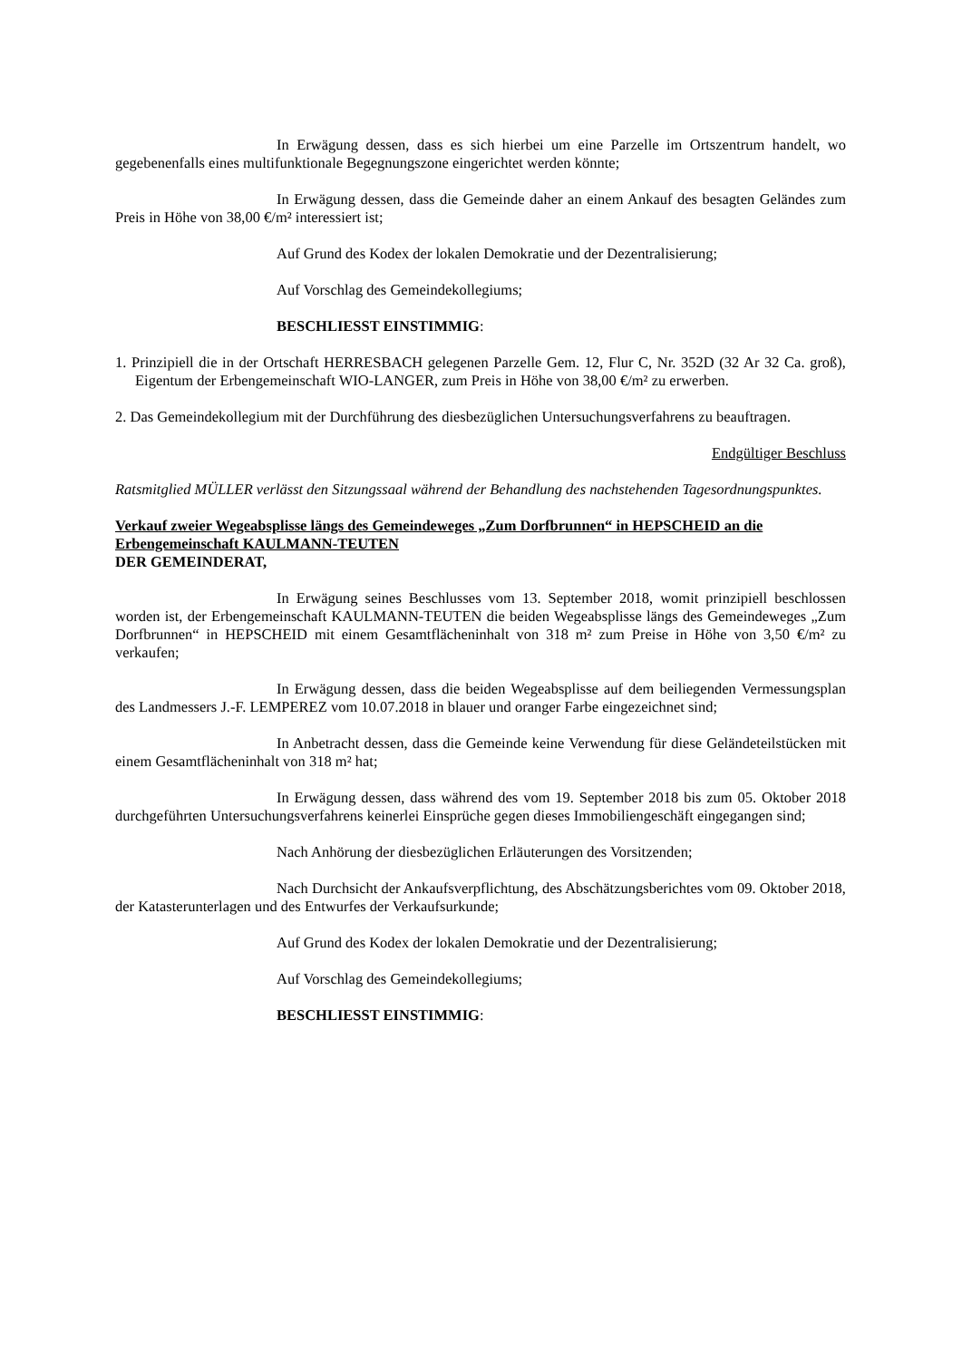In Erwägung dessen, dass es sich hierbei um eine Parzelle im Ortszentrum handelt, wo gegebenenfalls eines multifunktionale Begegnungszone eingerichtet werden könnte;
In Erwägung dessen, dass die Gemeinde daher an einem Ankauf des besagten Geländes zum Preis in Höhe von 38,00 €/m² interessiert ist;
Auf Grund des Kodex der lokalen Demokratie und der Dezentralisierung;
Auf Vorschlag des Gemeindekollegiums;
BESCHLIESST EINSTIMMIG:
1. Prinzipiell die in der Ortschaft HERRESBACH gelegenen Parzelle Gem. 12, Flur C, Nr. 352D (32 Ar 32 Ca. groß), Eigentum der Erbengemeinschaft WIO-LANGER, zum Preis in Höhe von 38,00 €/m² zu erwerben.
2. Das Gemeindekollegium mit der Durchführung des diesbezüglichen Untersuchungsverfahrens zu beauftragen.
Endgültiger Beschluss
Ratsmitglied MÜLLER verlässt den Sitzungssaal während der Behandlung des nachstehenden Tagesordnungspunktes.
Verkauf zweier Wegeabsplisse längs des Gemeindeweges „Zum Dorfbrunnen“ in HEPSCHEID an die Erbengemeinschaft KAULMANN-TEUTEN
DER GEMEINDERAT,
In Erwägung seines Beschlusses vom 13. September 2018, womit prinzipiell beschlossen worden ist, der Erbengemeinschaft KAULMANN-TEUTEN die beiden Wegeabsplisse längs des Gemeindeweges „Zum Dorfbrunnen“ in HEPSCHEID mit einem Gesamtflächeninhalt von 318 m² zum Preise in Höhe von 3,50 €/m² zu verkaufen;
In Erwägung dessen, dass die beiden Wegeabsplisse auf dem beiliegenden Vermessungsplan des Landmessers J.-F. LEMPEREZ vom 10.07.2018 in blauer und oranger Farbe eingezeichnet sind;
In Anbetracht dessen, dass die Gemeinde keine Verwendung für diese Geländeteilstücken mit einem Gesamtflächeninhalt von 318 m² hat;
In Erwägung dessen, dass während des vom 19. September 2018 bis zum 05. Oktober 2018 durchgeführten Untersuchungsverfahrens keinerlei Einsprüche gegen dieses Immobiliengeschäft eingegangen sind;
Nach Anhörung der diesbezüglichen Erläuterungen des Vorsitzenden;
Nach Durchsicht der Ankaufsverpflichtung, des Abschätzungsberichtes vom 09. Oktober 2018, der Katasterunterlagen und des Entwurfes der Verkaufsurkunde;
Auf Grund des Kodex der lokalen Demokratie und der Dezentralisierung;
Auf Vorschlag des Gemeindekollegiums;
BESCHLIESST EINSTIMMIG: